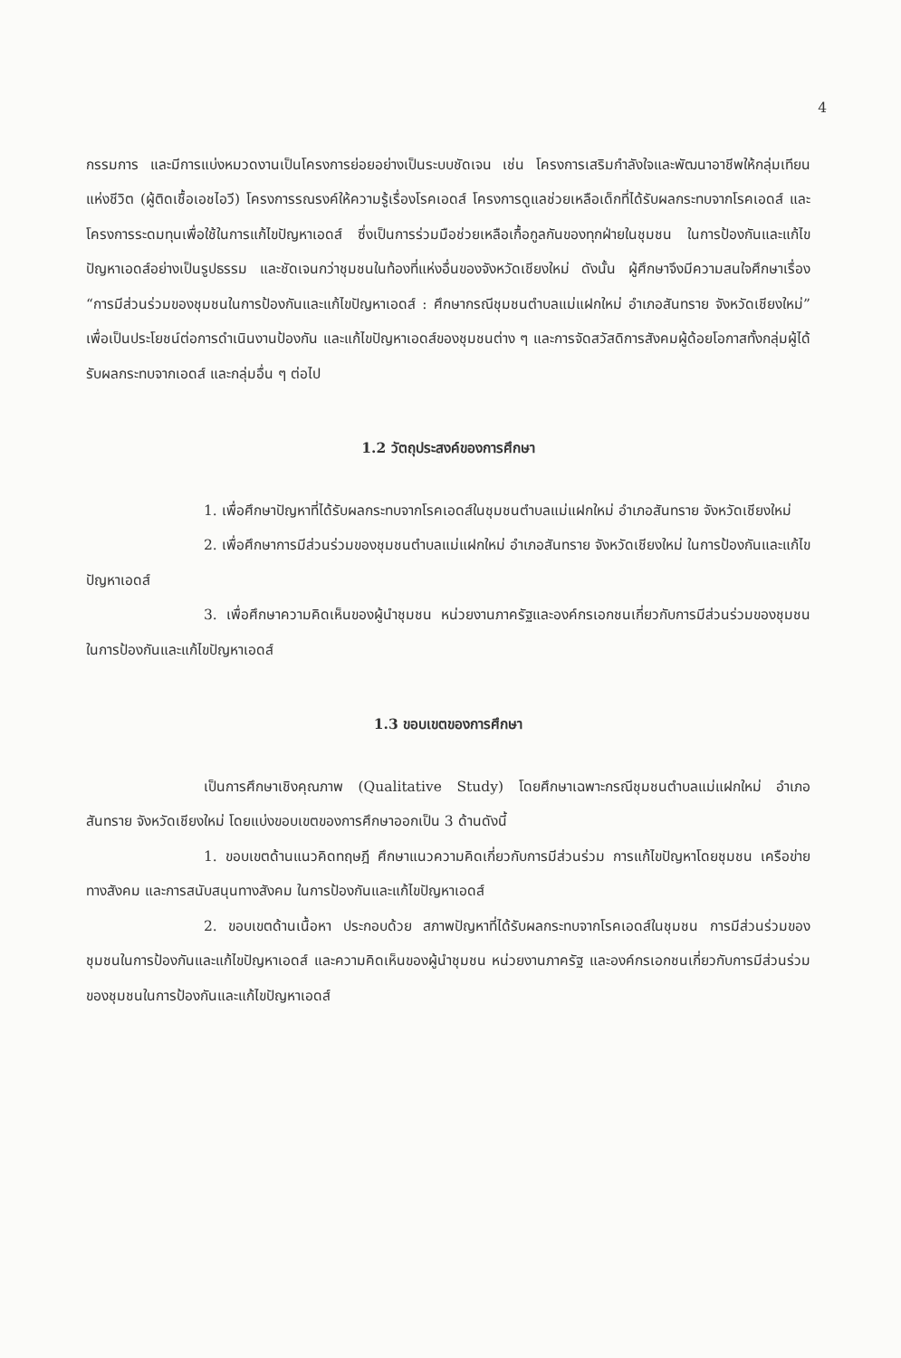4
กรรมการ และมีการแบ่งหมวดงานเป็นโครงการย่อยอย่างเป็นระบบชัดเจน เช่น โครงการเสริมกำลังใจและพัฒนาอาชีพให้กลุ่มเทียนแห่งชีวิต (ผู้ติดเชื้อเอชไอวี) โครงการรณรงค์ให้ความรู้เรื่องโรคเอดส์ โครงการดูแลช่วยเหลือเด็กที่ได้รับผลกระทบจากโรคเอดส์ และโครงการระดมทุนเพื่อใช้ในการแก้ไขปัญหาเอดส์ ซึ่งเป็นการร่วมมือช่วยเหลือเกื้อกูลกันของทุกฝ่ายในชุมชน ในการป้องกันและแก้ไขปัญหาเอดส์อย่างเป็นรูปธรรม และชัดเจนกว่าชุมชนในท้องที่แห่งอื่นของจังหวัดเชียงใหม่ ดังนั้น ผู้ศึกษาจึงมีความสนใจศึกษาเรื่อง “การมีส่วนร่วมของชุมชนในการป้องกันและแก้ไขปัญหาเอดส์ : ศึกษากรณีชุมชนตำบลแม่แฝกใหม่ อำเภอสันทราย จังหวัดเชียงใหม่” เพื่อเป็นประโยชน์ต่อการดำเนินงานป้องกัน และแก้ไขปัญหาเอดส์ของชุมชนต่าง ๆ และการจัดสวัสดิการสังคมผู้ด้อยโอกาสทั้งกลุ่มผู้ได้รับผลกระทบจากเอดส์ และกลุ่มอื่น ๆ ต่อไป
1.2 วัตถุประสงค์ของการศึกษา
1. เพื่อศึกษาปัญหาที่ได้รับผลกระทบจากโรคเอดส์ในชุมชนตำบลแม่แฝกใหม่ อำเภอสันทราย จังหวัดเชียงใหม่
2. เพื่อศึกษาการมีส่วนร่วมของชุมชนตำบลแม่แฝกใหม่ อำเภอสันทราย จังหวัดเชียงใหม่ ในการป้องกันและแก้ไขปัญหาเอดส์
3. เพื่อศึกษาความคิดเห็นของผู้นำชุมชน หน่วยงานภาครัฐและองค์กรเอกชนเกี่ยวกับการมีส่วนร่วมของชุมชนในการป้องกันและแก้ไขปัญหาเอดส์
1.3 ขอบเขตของการศึกษา
เป็นการศึกษาเชิงคุณภาพ (Qualitative Study) โดยศึกษาเฉพาะกรณีชุมชนตำบลแม่แฝกใหม่ อำเภอสันทราย จังหวัดเชียงใหม่ โดยแบ่งขอบเขตของการศึกษาออกเป็น 3 ด้านดังนี้
1. ขอบเขตด้านแนวคิดทฤษฎี ศึกษาแนวความคิดเกี่ยวกับการมีส่วนร่วม การแก้ไขปัญหาโดยชุมชน เครือข่ายทางสังคม และการสนับสนุนทางสังคม ในการป้องกันและแก้ไขปัญหาเอดส์
2. ขอบเขตด้านเนื้อหา ประกอบด้วย สภาพปัญหาที่ได้รับผลกระทบจากโรคเอดส์ในชุมชน การมีส่วนร่วมของชุมชนในการป้องกันและแก้ไขปัญหาเอดส์ และความคิดเห็นของผู้นำชุมชน หน่วยงานภาครัฐ และองค์กรเอกชนเกี่ยวกับการมีส่วนร่วมของชุมชนในการป้องกันและแก้ไขปัญหาเอดส์